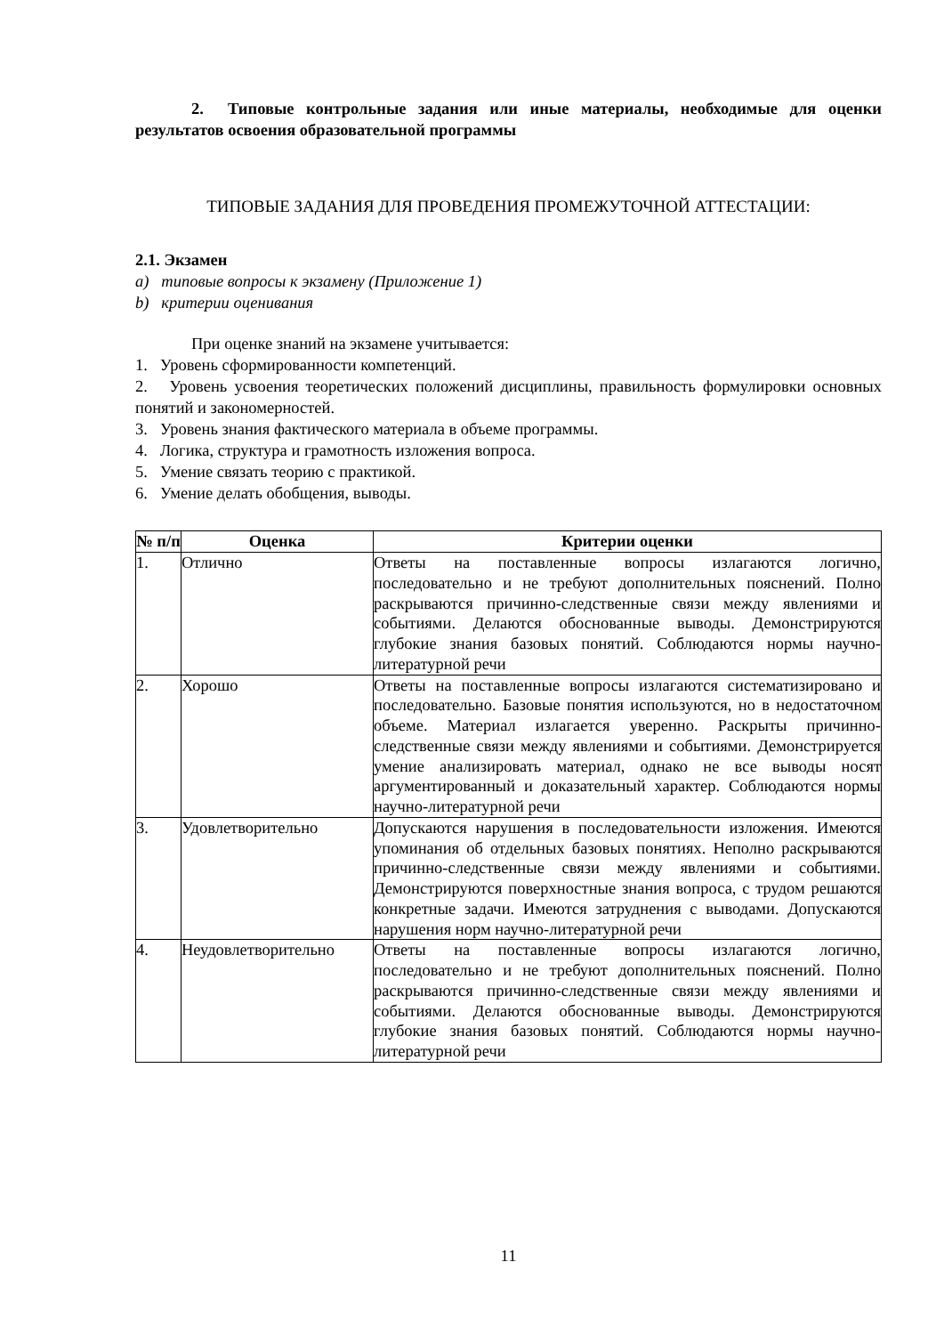2. Типовые контрольные задания или иные материалы, необходимые для оценки результатов освоения образовательной программы
ТИПОВЫЕ ЗАДАНИЯ ДЛЯ ПРОВЕДЕНИЯ ПРОМЕЖУТОЧНОЙ АТТЕСТАЦИИ:
2.1. Экзамен
a) типовые вопросы к экзамену (Приложение 1)
b) критерии оценивания
При оценке знаний на экзамене учитывается:
1. Уровень сформированности компетенций.
2. Уровень усвоения теоретических положений дисциплины, правильность формулировки основных понятий и закономерностей.
3. Уровень знания фактического материала в объеме программы.
4. Логика, структура и грамотность изложения вопроса.
5. Умение связать теорию с практикой.
6. Умение делать обобщения, выводы.
| № п/п | Оценка | Критерии оценки |
| --- | --- | --- |
| 1. | Отлично | Ответы на поставленные вопросы излагаются логично, последовательно и не требуют дополнительных пояснений. Полно раскрываются причинно-следственные связи между явлениями и событиями. Делаются обоснованные выводы. Демонстрируются глубокие знания базовых понятий. Соблюдаются нормы научно-литературной речи |
| 2. | Хорошо | Ответы на поставленные вопросы излагаются систематизировано и последовательно. Базовые понятия используются, но в недостаточном объеме. Материал излагается уверенно. Раскрыты причинно-следственные связи между явлениями и событиями. Демонстрируется умение анализировать материал, однако не все выводы носят аргументированный и доказательный характер. Соблюдаются нормы научно-литературной речи |
| 3. | Удовлетворительно | Допускаются нарушения в последовательности изложения. Имеются упоминания об отдельных базовых понятиях. Неполно раскрываются причинно-следственные связи между явлениями и событиями. Демонстрируются поверхностные знания вопроса, с трудом решаются конкретные задачи. Имеются затруднения с выводами. Допускаются нарушения норм научно-литературной речи |
| 4. | Неудовлетворительно | Ответы на поставленные вопросы излагаются логично, последовательно и не требуют дополнительных пояснений. Полно раскрываются причинно-следственные связи между явлениями и событиями. Делаются обоснованные выводы. Демонстрируются глубокие знания базовых понятий. Соблюдаются нормы научно-литературной речи |
11